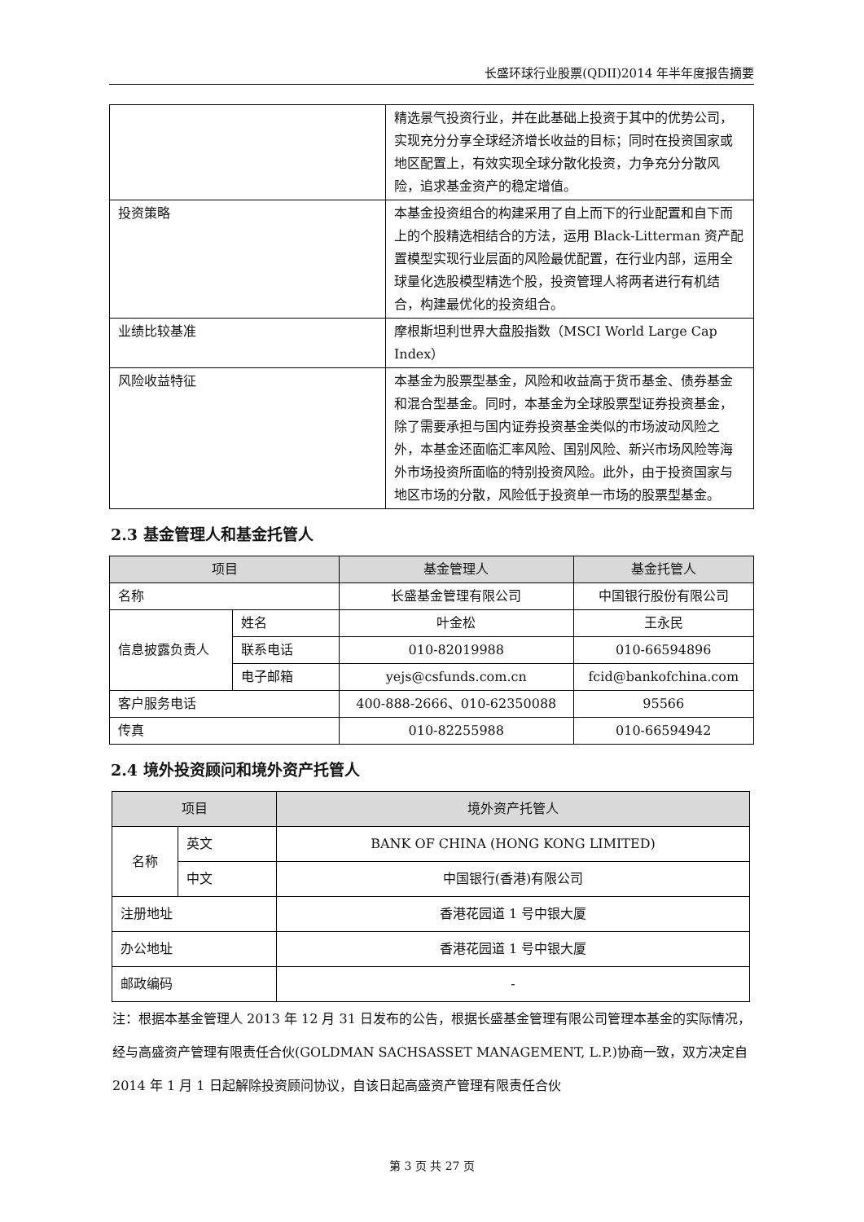长盛环球行业股票(QDII)2014 年半年度报告摘要
| | 精选景气投资行业，并在此基础上投资于其中的优势公司，实现充分分享全球经济增长收益的目标；同时在投资国家或地区配置上，有效实现全球分散化投资，力争充分分散风险，追求基金资产的稳定增值。 |
| 投资策略 | 本基金投资组合的构建采用了自上而下的行业配置和自下而上的个股精选相结合的方法，运用 Black-Litterman 资产配置模型实现行业层面的风险最优配置，在行业内部，运用全球量化选股模型精选个股，投资管理人将两者进行有机结合，构建最优化的投资组合。 |
| 业绩比较基准 | 摩根斯坦利世界大盘股指数（MSCI World Large Cap Index） |
| 风险收益特征 | 本基金为股票型基金，风险和收益高于货币基金、债券基金和混合型基金。同时，本基金为全球股票型证券投资基金，除了需要承担与国内证券投资基金类似的市场波动风险之外，本基金还面临汇率风险、国别风险、新兴市场风险等海外市场投资所面临的特别投资风险。此外，由于投资国家与地区市场的分散，风险低于投资单一市场的股票型基金。 |
2.3 基金管理人和基金托管人
| 项目 | | 基金管理人 | 基金托管人 |
| --- | --- | --- | --- |
| 名称 | | 长盛基金管理有限公司 | 中国银行股份有限公司 |
| 信息披露负责人 | 姓名 | 叶金松 | 王永民 |
| | 联系电话 | 010-82019988 | 010-66594896 |
| | 电子邮箱 | yejs@csfunds.com.cn | fcid@bankofchina.com |
| 客户服务电话 | | 400-888-2666、010-62350088 | 95566 |
| 传真 | | 010-82255988 | 010-66594942 |
2.4 境外投资顾问和境外资产托管人
| 项目 | | 境外资产托管人 |
| --- | --- | --- |
| 名称 | 英文 | BANK OF CHINA (HONG KONG LIMITED) |
| | 中文 | 中国银行(香港)有限公司 |
| 注册地址 | | 香港花园道 1 号中银大厦 |
| 办公地址 | | 香港花园道 1 号中银大厦 |
| 邮政编码 | | - |
注：根据本基金管理人 2013 年 12 月 31 日发布的公告，根据长盛基金管理有限公司管理本基金的实际情况，经与高盛资产管理有限责任合伙(GOLDMAN SACHSASSET MANAGEMENT, L.P.)协商一致，双方决定自 2014 年 1 月 1 日起解除投资顾问协议，自该日起高盛资产管理有限责任合伙
第 3 页 共 27 页